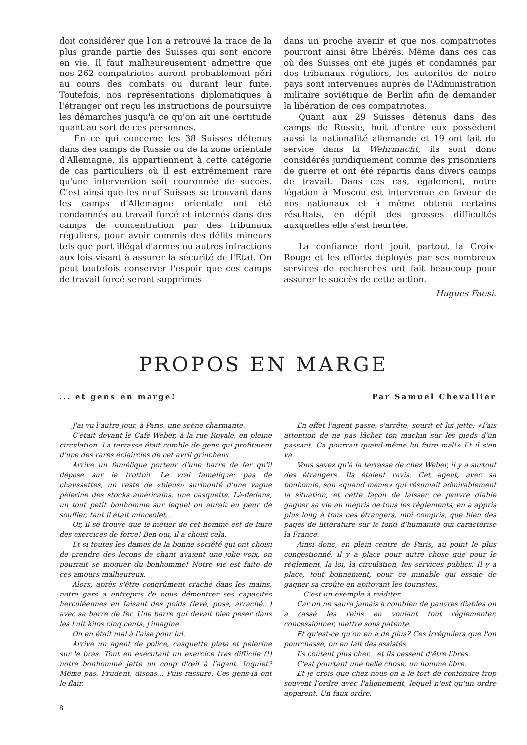doit considérer que l'on a retrouvé la trace de la plus grande partie des Suisses qui sont encore en vie. Il faut malheureusement admettre que nos 262 compatriotes auront probablement péri au cours des combats ou durant leur fuite. Toutefois, nos représentations diplomatiques à l'étranger ont reçu les instructions de poursuivre les démarches jusqu'à ce qu'on ait une certitude quant au sort de ces personnes.
En ce qui concerne les 38 Suisses détenus dans des camps de Russie ou de la zone orientale d'Allemagne, ils appartiennent à cette catégorie de cas particuliers où il est extrêmement rare qu'une intervention soit couronnée de succès. C'est ainsi que les neuf Suisses se trouvant dans les camps d'Allemagne orientale ont été condamnés au travail forcé et internés dans des camps de concentration par des tribunaux réguliers, pour avoir commis des délits mineurs tels que port illégal d'armes ou autres infractions aux lois visant à assurer la sécurité de l'Etat. On peut toutefois conserver l'espoir que ces camps de travail forcé seront supprimés
dans un proche avenir et que nos compatriotes pourront ainsi être libérés. Même dans ces cas où des Suisses ont été jugés et condamnés par des tribunaux réguliers, les autorités de notre pays sont intervenues auprès de l'Administration militaire soviétique de Berlin afin de demander la libération de ces compatriotes.
Quant aux 29 Suisses détenus dans des camps de Russie, huit d'entre eux possèdent aussi la nationalité allemande et 19 ont fait du service dans la Wehrmacht; ils sont donc considérés juridiquement comme des prisonniers de guerre et ont été répartis dans divers camps de travail. Dans ces cas, également, notre légation à Moscou est intervenue en faveur de nos nationaux et à même obtenu certains résultats, en dépit des grosses difficultés auxquelles elle s'est heurtée.
La confiance dont jouit partout la Croix-Rouge et les efforts déployés par ses nombreux services de recherches ont fait beaucoup pour assurer le succès de cette action.
Hugues Faesi.
PROPOS EN MARGE
... et gens en marge! Par Samuel Chevallier
J'ai vu l'autre jour, à Paris, une scène charmante.
C'était devant le Café Weber, à la rue Royale, en pleine circulation. La terrasse était comble de gens qui profitaient d'une des rares éclaircies de cet avril grincheux.
Arrive un famélique porteur d'une barre de fer qu'il dépose sur le trottoir. Le vrai famélique: pas de chaussettes, un reste de «bleus» surmonté d'une vague pèlerine des stocks américains, une casquette. Là-dedans, un tout petit bonhomme sur lequel on aurait eu peur de souffler, tant il était minceolet...
Or, il se trouve que le métier de cet homme est de faire des exercices de force! Ben oui, il a choisi cela.
Et si toutes les dames de la bonne société qui ont choisi de prendre des leçons de chant avaient une jolie voix, on pourrait se moquer du bonhomme! Notre vie est faite de ces amours malheureux.
Alors, après s'être congrûment craché dans les mains, notre gars a entrepris de nous démontrer ses capacités herculéennes en faisant des poids (levé, posé, arraché...) avec sa barre de fer. Une barre qui devait bien peser dans les huit kilos cinq cents, j'imagine.
On en était mal à l'aise pour lui.
Arrive un agent de police, casquette plate et pèlerine sur le bras. Tout en exécutant un exercice très difficile (!) notre bonhomme jette un coup d'œil à l'agent. Inquiet? Même pas. Prudent, disons... Puis rassuré. Ces gens-là ont le flair.
En effet l'agent passe, s'arrête, sourit et lui jette: «Fais attention de ne pas lâcher ton machin sur les pieds d'un passant. Ca pourrait quand-même lui faire mal!» Et il s'en va.
Vous savez qu'à la terrasse de chez Weber, il y a surtout des étrangers. Ils étaient ravis. Cet agent, avec sa bonhomie, son «quand même» qui résumait admirablement la situation, et cette façon de laisser ce pauvre diable gagner sa vie au mépris de tous les règlements, en a appris plus long à tous ces étrangers, moi compris, que bien des pages de littérature sur le fond d'humanité qui caractérise la France.
Ainsi donc, en plein centre de Paris, au point le plus congestionné, il y a place pour autre chose que pour le règlement, la loi, la circulation, les services publics. Il y a place, tout bonnement, pour ce minable qui essaie de gagner sa croûte en apitoyant les touristes.
...C'est un exemple à méditer.
Car on ne saura jamais à combien de pauvres diables on a cassé les reins en voulant tout réglementer, concessionner, mettre sous patente.
Et qu'est-ce qu'on en a de plus? Ces irréguliers que l'on pourchasse, on en fait des assistés.
Ils coûtent plus cher... et ils cessent d'être libres.
C'est pourtant une belle chose, un homme libre.
Et je crois que chez nous on a le tort de confondre trop souvent l'ordre avec l'alignement, lequel n'est qu'un ordre apparent. Un faux ordre.
8